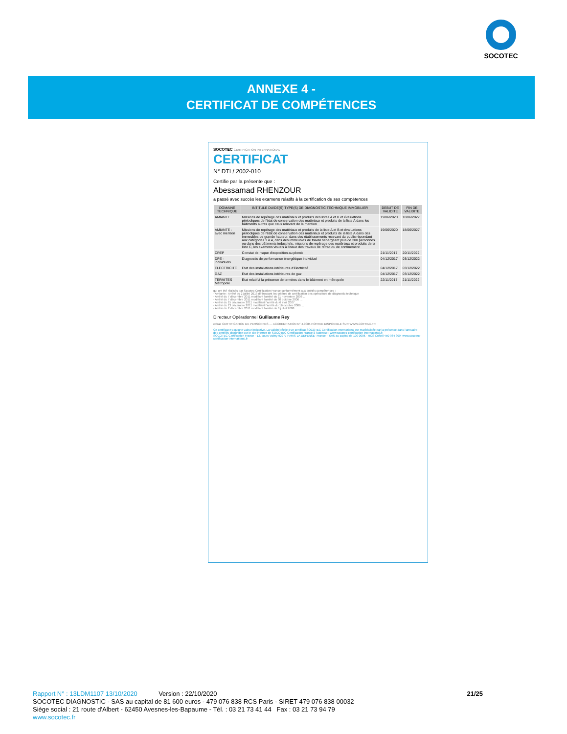SOCOTEC
ANNEXE 4 -
CERTIFICAT DE COMPÉTENCES
SOCOTEC CERTIFICATION INTERNATIONAL
CERTIFICAT
N° DTI / 2002-010
Certifie par la présente que :
Abessamad RHENZOUR
a passé avec succès les examens relatifs à la certification de ses compétences
| DOMAINE TECHNIQUE | INTITULE DU/DE(S) TYPE(S) DE DIAGNOSTIC TECHNIQUE IMMOBILIER | DEBUT DE VALIDITE | FIN DE VALIDITE |
| --- | --- | --- | --- |
| AMIANTE | Missions de repérage des matériaux et produits des listes A et B et évaluations périodiques de l'état de conservation des matériaux et produits de la liste A dans les bâtiments autres que ceux relevant de la mention | 19/06/2020 | 18/06/2027 |
| AMIANTE - avec mention | Missions de repérage des matériaux et produits de la liste A et B et évaluations périodiques de l'état de conservation des matériaux et produits de la liste A dans des immeubles de grande hauteur, dans des établissements recevant du public répondant aux catégories 1 à 4, dans des immeubles de travail hébergeant plus de 300 personnes ou dans des bâtiments industriels, missions de repérage des matériaux et produits de la liste C, les examens visuels à l'issue des travaux de retrait ou de confinement | 19/06/2020 | 18/06/2027 |
| CREP | Constat de risque d'exposition au plomb | 21/11/2017 | 20/11/2022 |
| DPE - individuels | Diagnostic de performance énergétique individuel | 04/12/2017 | 03/12/2022 |
| ELECTRICITE | Etat des installations intérieures d'électricité | 04/12/2017 | 03/12/2022 |
| GAZ | Etat des installations intérieures de gaz | 04/12/2017 | 03/12/2022 |
| TERMITES Métropole | Etat relatif à la présence de termites dans le bâtiment en métropole | 22/11/2017 | 21/11/2022 |
qui ont été réalisés par Socotec Certification France conformément aux arrêtés compétences :
- Amiante : Arrêté du 2 juillet 2018 définissant les critères de certification des opérateurs de diagnostic technique
- Arrêté du 7 décembre 2011 modifiant l'arrêté du 21 novembre 2006 ...
- Arrêté du 7 décembre 2011 modifiant l'arrêté du 30 octobre 2006 ...
- Arrêté du 15 décembre 2011 modifiant l'arrêté du 6 avril 2007 ...
- Arrêté du 13 décembre 2011 modifiant l'arrêté du 16 octobre 2006 ...
- Arrêté du 2 décembre 2011 modifiant l'arrêté du 8 juillet 2008 ...
Directeur Opérationnel Guillaume Rey
cofrac CERTIFICATION DE PERSONNES — ACCREDITATION N° 4-0085 PORTEE DISPONIBLE SUR WWW.COFRAC.FR
Ce certificat n'a qu'une valeur indicative. La validité réelle d'un certificat SOCOTEC Certification International est matérialisée par la présence dans l'annuaire des certifiés disponible sur le site internet de SOCOTEC Certification France à l'adresse : www.socotec-certification-international.fr.
SOCOTEC Certification France - 13, cours Valmy 92977 PARIS LA DEFENSE- France – SAS au capital de 100 000€ - RCS Créteil 450 984 309 -www.socotec-certification-international.fr
Rapport N° : 13LDM1107 13/10/2020 Version : 22/10/2020 21/25
SOCOTEC DIAGNOSTIC - SAS au capital de 81 600 euros - 479 076 838 RCS Paris - SIRET 479 076 838 00032
Siège social : 21 route d'Albert - 62450 Avesnes-les-Bapaume - Tél. : 03 21 73 41 44 Fax : 03 21 73 94 79
www.socotec.fr